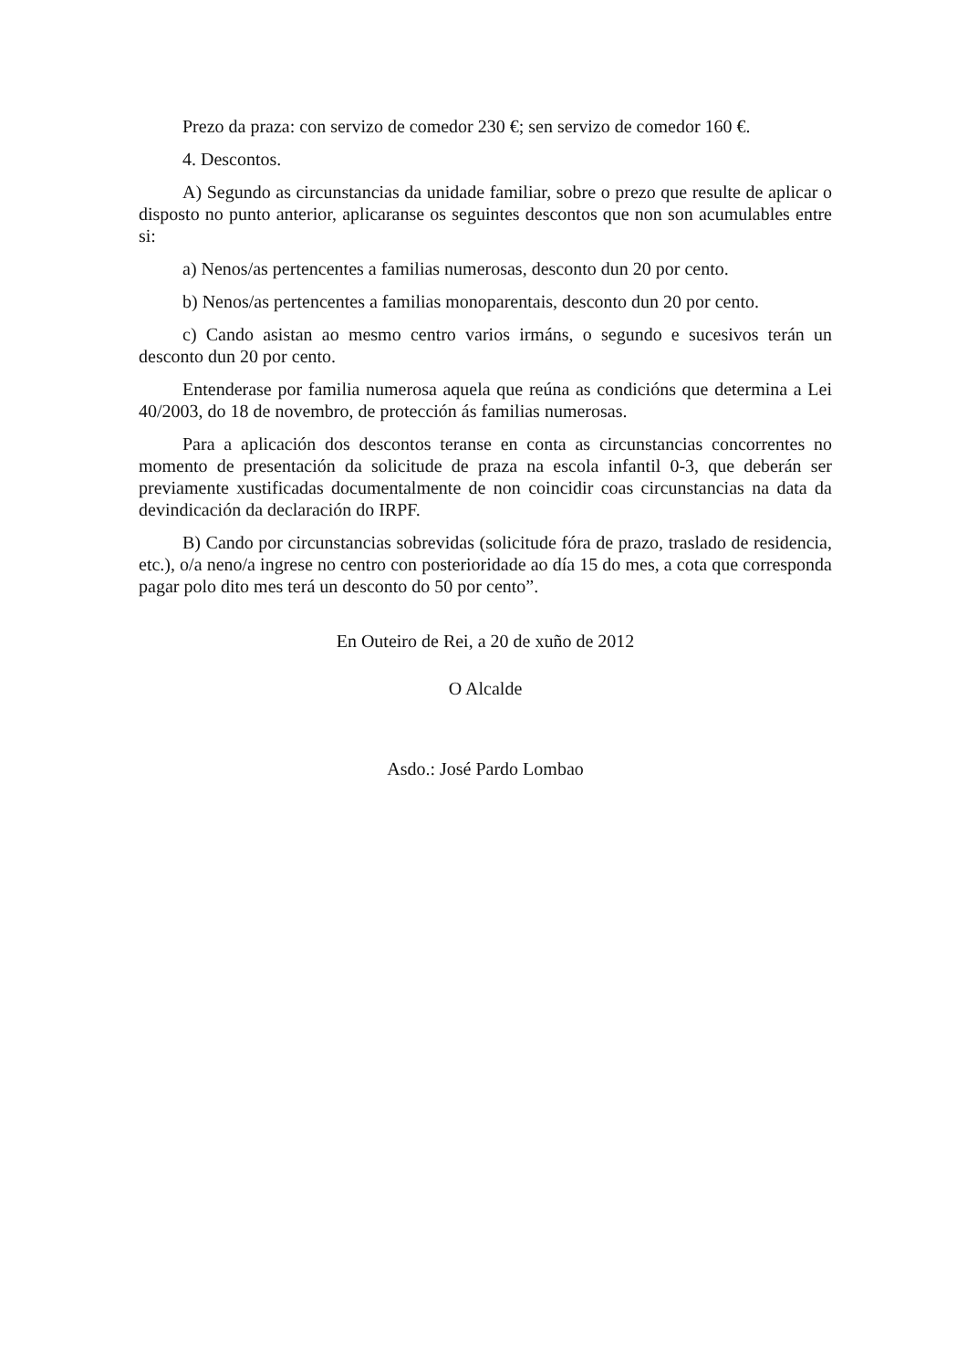Prezo da praza: con servizo de comedor 230 €; sen servizo de comedor 160 €.
4. Descontos.
A) Segundo as circunstancias da unidade familiar, sobre o prezo que resulte de aplicar o disposto no punto anterior, aplicaranse os seguintes descontos que non son acumulables entre si:
a) Nenos/as pertencentes a familias numerosas, desconto dun 20 por cento.
b) Nenos/as pertencentes a familias monoparentais, desconto dun 20 por cento.
c) Cando asistan ao mesmo centro varios irmáns, o segundo e sucesivos terán un desconto dun 20 por cento.
Entenderase por familia numerosa aquela que reúna as condicións que determina a Lei 40/2003, do 18 de novembro, de protección ás familias numerosas.
Para a aplicación dos descontos teranse en conta as circunstancias concorrentes no momento de presentación da solicitude de praza na escola infantil 0-3, que deberán ser previamente xustificadas documentalmente de non coincidir coas circunstancias na data da devindicación da declaración do IRPF.
B) Cando por circunstancias sobrevidas (solicitude fóra de prazo, traslado de residencia, etc.), o/a neno/a ingrese no centro con posterioridade ao día 15 do mes, a cota que corresponda pagar polo dito mes terá un desconto do 50 por cento”.
En Outeiro de Rei, a 20 de xuño de 2012
O Alcalde
Asdo.: José Pardo Lombao